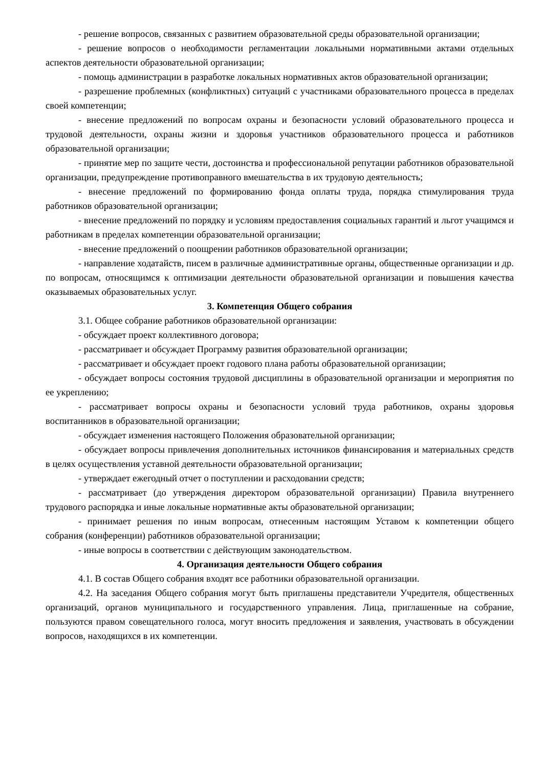- решение вопросов, связанных с развитием образовательной среды образовательной организации;
- решение вопросов о необходимости регламентации локальными нормативными актами отдельных аспектов деятельности образовательной организации;
- помощь администрации в разработке локальных нормативных актов образовательной организации;
- разрешение проблемных (конфликтных) ситуаций с участниками образовательного процесса в пределах своей компетенции;
- внесение предложений по вопросам охраны и безопасности условий образовательного процесса и трудовой деятельности, охраны жизни и здоровья участников образовательного процесса и работников образовательной организации;
- принятие мер по защите чести, достоинства и профессиональной репутации работников образовательной организации, предупреждение противоправного вмешательства в их трудовую деятельность;
- внесение предложений по формированию фонда оплаты труда, порядка стимулирования труда работников образовательной организации;
- внесение предложений по порядку и условиям предоставления социальных гарантий и льгот учащимся и работникам в пределах компетенции образовательной организации;
- внесение предложений о поощрении работников образовательной организации;
- направление ходатайств, писем в различные административные органы, общественные организации и др. по вопросам, относящимся к оптимизации деятельности образовательной организации и повышения качества оказываемых образовательных услуг.
3. Компетенция Общего собрания
3.1. Общее собрание работников образовательной организации:
- обсуждает проект коллективного договора;
- рассматривает и обсуждает Программу развития образовательной организации;
- рассматривает и обсуждает проект годового плана работы образовательной организации;
- обсуждает вопросы состояния трудовой дисциплины в образовательной организации и мероприятия по ее укреплению;
- рассматривает вопросы охраны и безопасности условий труда работников, охраны здоровья воспитанников в образовательной организации;
- обсуждает изменения настоящего Положения образовательной организации;
- обсуждает вопросы привлечения дополнительных источников финансирования и материальных средств в целях осуществления уставной деятельности образовательной организации;
- утверждает ежегодный отчет о поступлении и расходовании средств;
- рассматривает (до утверждения директором образовательной организации) Правила внутреннего трудового распорядка и иные локальные нормативные акты образовательной организации;
- принимает решения по иным вопросам, отнесенным настоящим Уставом к компетенции общего собрания (конференции) работников образовательной организации;
- иные вопросы в соответствии с действующим законодательством.
4. Организация деятельности Общего собрания
4.1. В состав Общего собрания входят все работники образовательной организации.
4.2. На заседания Общего собрания могут быть приглашены представители Учредителя, общественных организаций, органов муниципального и государственного управления. Лица, приглашенные на собрание, пользуются правом совещательного голоса, могут вносить предложения и заявления, участвовать в обсуждении вопросов, находящихся в их компетенции.